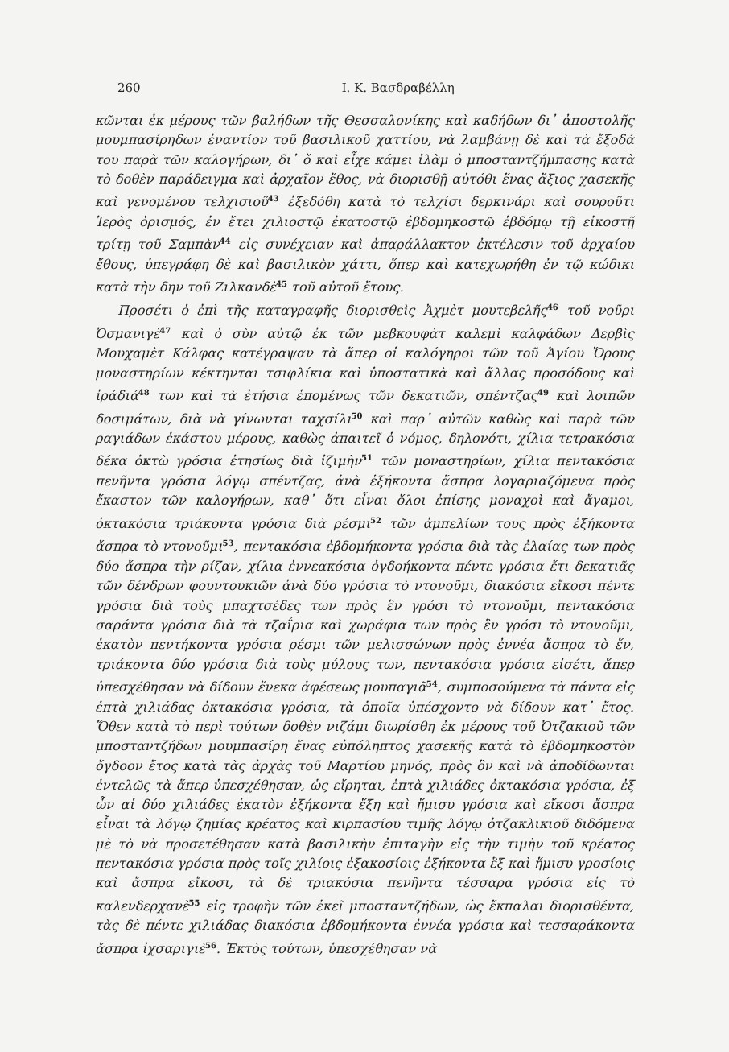260 Ι. Κ. Βασδραβέλλη
κῶνται ἐκ μέρους τῶν βαλήδων τῆς Θεσσαλονίκης καὶ καδήδων δι᾽ ἀποστολῆς μουμπασίρηδων ἐναντίον τοῦ βασιλικοῦ χαττίου, νὰ λαμβάνῃ δὲ καὶ τὰ ἔξοδά του παρὰ τῶν καλογήρων, δι᾽ ὅ καὶ εἶχε κάμει ἰλὰμ ὁ μποσταντζήμπασης κατὰ τὸ δοθὲν παράδειγμα καὶ ἀρχαῖον ἔθος, νὰ διορισθῇ αὐτόθι ἕνας ἄξιος χασεκῆς καὶ γενομένου τελχισιοῦ<sup>43</sup> ἐξεδόθη κατὰ τὸ τελχίσι δερκινάρι καὶ σουροῦτι Ἱερὸς ὁρισμός, ἐν ἔτει χιλιοστῷ ἑκατοστῷ ἑβδομηκοστῷ ἑβδόμῳ τῇ εἰκοστῇ τρίτῃ τοῦ Σαμπὰν<sup>44</sup> εἰς συνέχειαν καὶ ἀπαράλλακτον ἐκτέλεσιν τοῦ ἀρχαίου ἔθους, ὑπεγράφη δὲ καὶ βασιλικὸν χάττι, ὅπερ καὶ κατεχωρήθη ἐν τῷ κώδικι κατὰ τὴν δην τοῦ Ζιλκανδὲ<sup>45</sup> τοῦ αὐτοῦ ἔτους.
Προσέτι ὁ ἐπὶ τῆς καταγραφῆς διορισθεὶς Ἀχμὲτ μουτεβελῆς<sup>46</sup> τοῦ νοῦρι Ὀσμανιγὲ<sup>47</sup> καὶ ὁ σὺν αὐτῷ ἐκ τῶν μεβκουφὰτ καλεμὶ καλφάδων Δερβὶς Μουχαμὲτ Κάλφας κατέγραψαν τὰ ἅπερ οἱ καλόγηροι τῶν τοῦ Ἁγίου Ὄρους μοναστηρίων κέκτηνται τσιφλίκια καὶ ὑποστατικὰ καὶ ἄλλας προσόδους καὶ ἰράδιά<sup>48</sup> των καὶ τὰ ἐτήσια ἑπομένως τῶν δεκατιῶν, σπέντζας<sup>49</sup> καὶ λοιπῶν δοσιμάτων, διὰ νὰ γίνωνται ταχσίλι<sup>50</sup> καὶ παρ᾽ αὐτῶν καθὼς καὶ παρὰ τῶν ραγιάδων ἑκάστου μέρους, καθὼς ἀπαιτεῖ ὁ νόμος, δηλονότι, χίλια τετρακόσια δέκα ὀκτὼ γρόσια ἐτησίως διὰ ἰζιμὴν<sup>51</sup> τῶν μοναστηρίων, χίλια πεντακόσια πενῆντα γρόσια λόγῳ σπέντζας, ἀνὰ ἑξήκοντα ἄσπρα λογαριαζόμενα πρὸς ἕκαστον τῶν καλογήρων, καθ᾽ ὅτι εἶναι ὅλοι ἐπίσης μοναχοὶ καὶ ἄγαμοι, ὀκτακόσια τριάκοντα γρόσια διὰ ρέσμι<sup>52</sup> τῶν ἀμπελίων τους πρὸς ἑξήκοντα ἄσπρα τὸ ντονοῦμι<sup>53</sup>, πεντακόσια ἑβδομήκοντα γρόσια διὰ τὰς ἐλαίας των πρὸς δύο ἄσπρα τὴν ρίζαν, χίλια ἐννεακόσια ὀγδοήκοντα πέντε γρόσια ἔτι δεκατιᾶς τῶν δένδρων φουντουκιῶν ἀνὰ δύο γρόσια τὸ ντονοῦμι, διακόσια εἴκοσι πέντε γρόσια διὰ τοὺς μπαχτσέδες των πρὸς ἓν γρόσι τὸ ντονοῦμι, πεντακόσια σαράντα γρόσια διὰ τὰ τζαΐρια καὶ χωράφια των πρὸς ἓν γρόσι τὸ ντονοῦμι, ἑκατὸν πεντήκοντα γρόσια ρέσμι τῶν μελισσώνων πρὸς ἐννέα ἄσπρα τὸ ἕν, τριάκοντα δύο γρόσια διὰ τοὺς μύλους των, πεντακόσια γρόσια εἰσέτι, ἅπερ ὑπεσχέθησαν νὰ δίδουν ἕνεκα ἀφέσεως μουπαγιᾶ<sup>54</sup>, συμποσούμενα τὰ πάντα εἰς ἑπτὰ χιλιάδας ὀκτακόσια γρόσια, τὰ ὁποῖα ὑπέσχοντο νὰ δίδουν κατ᾽ ἔτος. Ὅθεν κατὰ τὸ περὶ τούτων δοθὲν νιζάμι διωρίσθη ἐκ μέρους τοῦ Ὀτζακιοῦ τῶν μποσταντζήδων μουμπασίρη ἕνας εὐπόληπτος χασεκῆς κατὰ τὸ ἑβδομηκοστὸν ὄγδοον ἔτος κατὰ τὰς ἀρχὰς τοῦ Μαρτίου μηνός, πρὸς ὃν καὶ νὰ ἀποδίδωνται ἐντελῶς τὰ ἅπερ ὑπεσχέθησαν, ὡς εἴρηται, ἑπτὰ χιλιάδες ὀκτακόσια γρόσια, ἐξ ὧν αἱ δύο χιλιάδες ἑκατὸν ἑξήκοντα ἕξη καὶ ἥμισυ γρόσια καὶ εἴκοσι ἄσπρα εἶναι τὰ λόγῳ ζημίας κρέατος καὶ κιρπασίου τιμῆς λόγῳ ὀτζακλικιοῦ διδόμενα μὲ τὸ νὰ προσετέθησαν κατὰ βασιλικὴν ἐπιταγὴν εἰς τὴν τιμὴν τοῦ κρέατος πεντακόσια γρόσια πρὸς τοῖς χιλίοις ἑξακοσίοις ἑξήκοντα ἓξ καὶ ἥμισυ γροσίοις καὶ ἄσπρα εἴκοσι, τὰ δὲ τριακόσια πενῆντα τέσσαρα γρόσια εἰς τὸ καλενδερχανὲ<sup>55</sup> εἰς τροφὴν τῶν ἐκεῖ μποσταντζήδων, ὡς ἔκπαλαι διορισθέντα, τὰς δὲ πέντε χιλιάδας διακόσια ἑβδομήκοντα ἐννέα γρόσια καὶ τεσσαράκοντα ἄσπρα ἰχσαριγιὲ<sup>56</sup>. Ἐκτὸς τούτων, ὑπεσχέθησαν νὰ